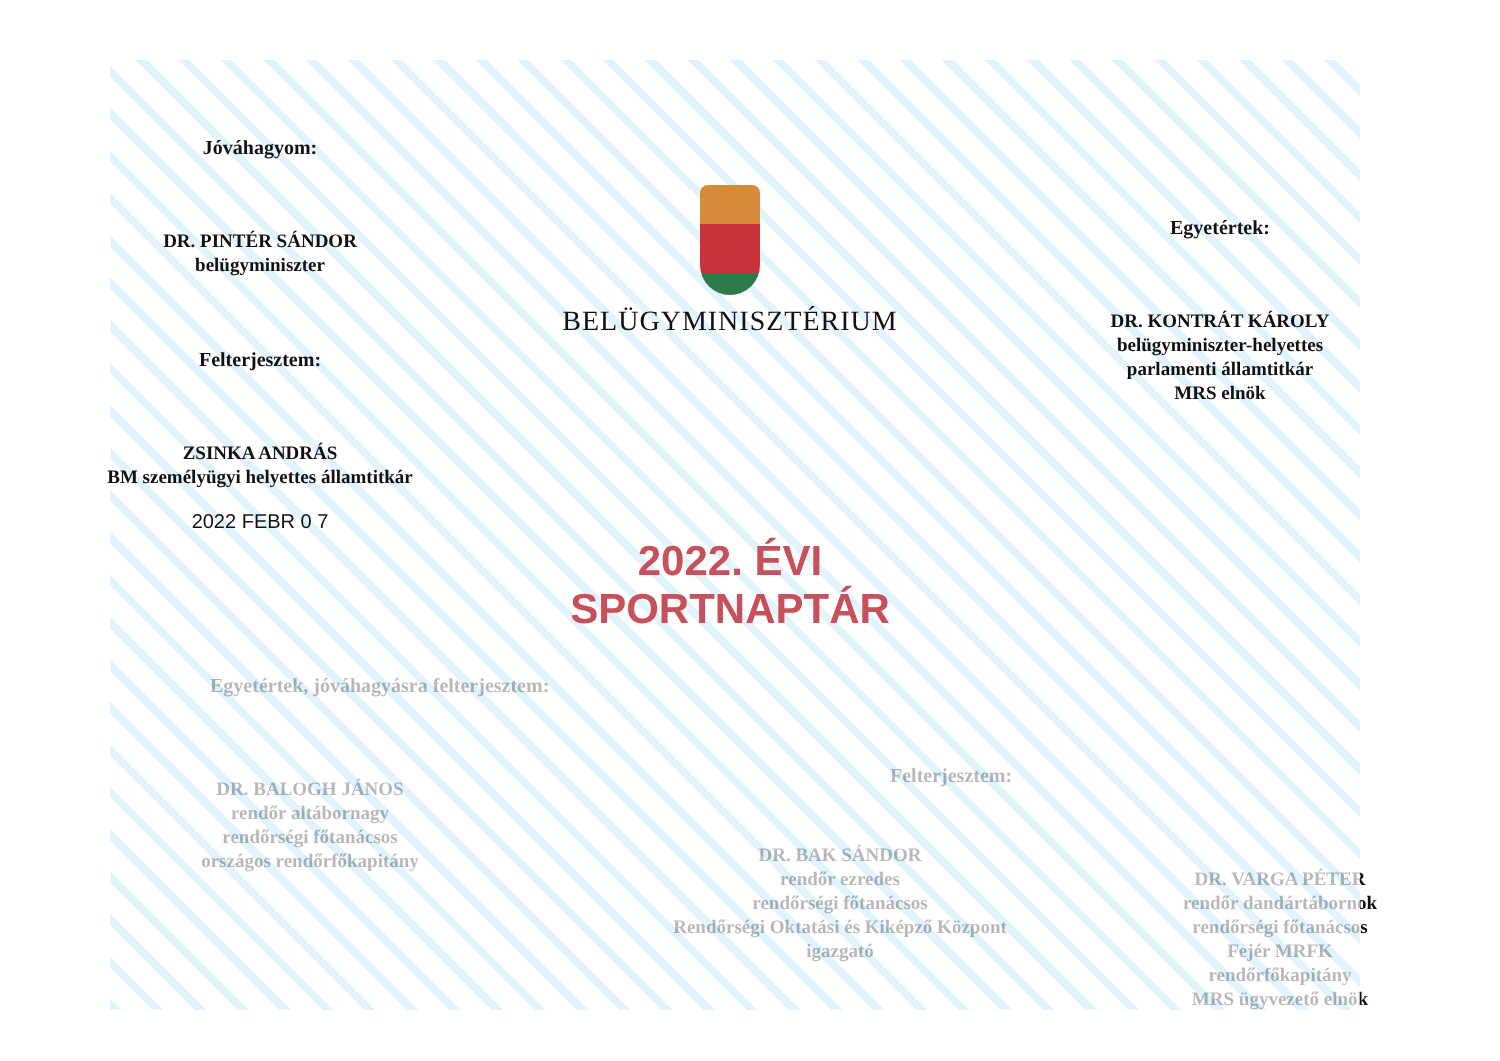Jóváhagyom:
DR. PINTÉR SÁNDOR
belügyminiszter
Felterjesztem:
ZSINKA ANDRÁS
BM személyügyi helyettes államtitkár
2022 FEBR 0 7
BELÜGYMINISZTÉRIUM
2022. ÉVI SPORTNAPTÁR
Egyetértek:
DR. KONTRÁT KÁROLY
belügyminiszter-helyettes
parlamenti államtitkár
MRS elnök
Egyetértek, jóváhagyásra felterjesztem:
DR. BALOGH JÁNOS
rendőr altábornagy
rendőrségi főtanácsos
országos rendőrfőkapitány
DR. BAK SÁNDOR
rendőr ezredes
rendőrségi főtanácsos
Rendőrségi Oktatási és Kiképző Központ
igazgató
Felterjesztem:
DR. VARGA PÉTER
rendőr dandártábornok
rendőrségi főtanácsos
Fejér MRFK
rendőrfőkapitány
MRS ügyvezető elnök